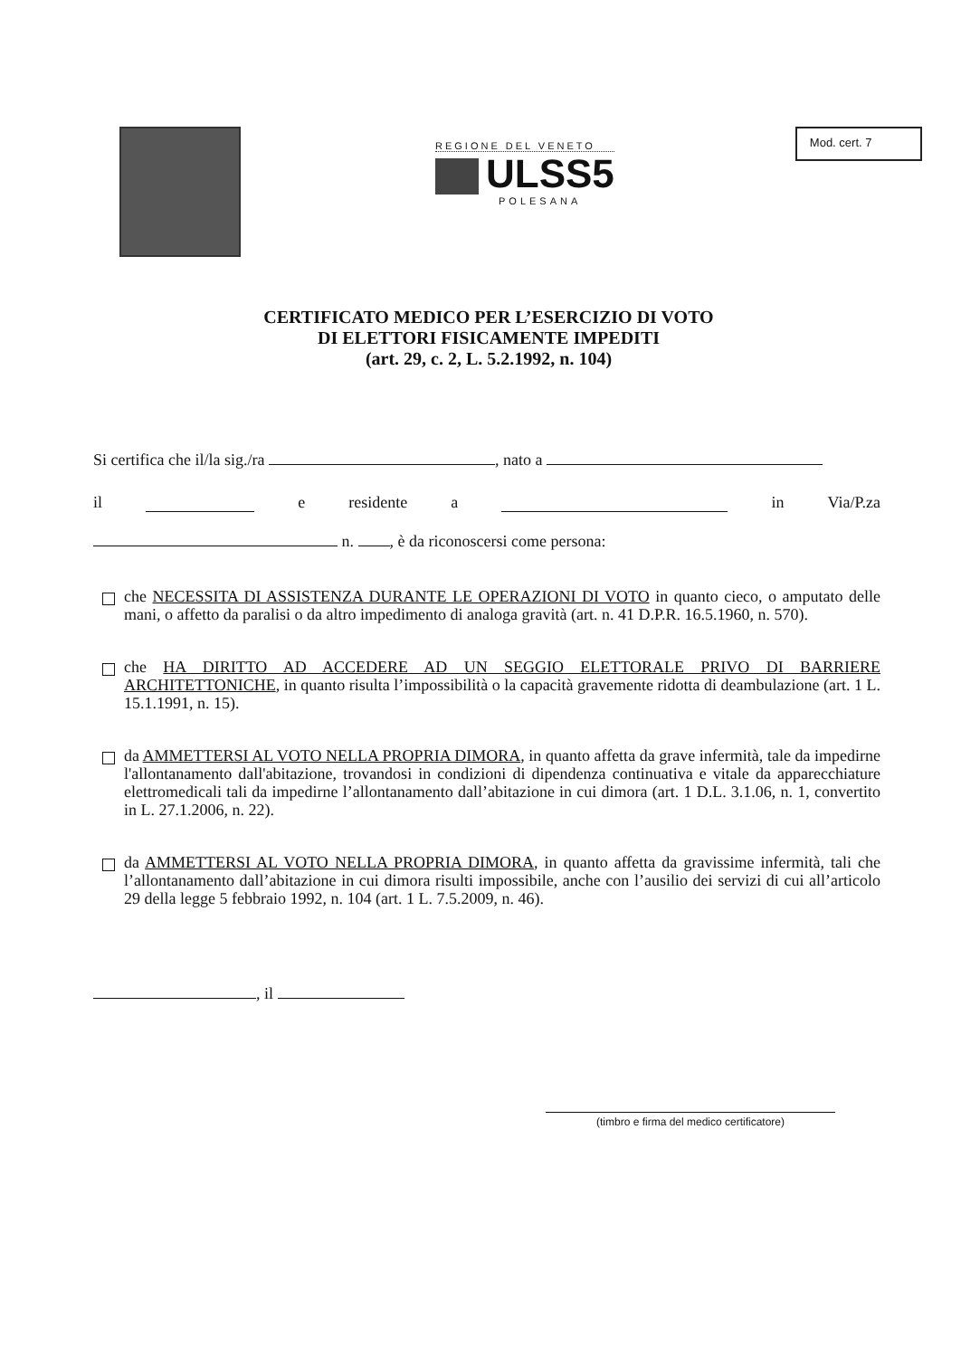REGIONE DEL VENETO
ULSS5
POLESANA
Mod. cert. 7
CERTIFICATO MEDICO PER L’ESERCIZIO DI VOTO
DI ELETTORI FISICAMENTE IMPEDITI
(art. 29, c. 2, L. 5.2.1992, n. 104)
Si certifica che il/la sig./ra , nato a
il e residente a in Via/P.za
n. , è da riconoscersi come persona:
che NECESSITA DI ASSISTENZA DURANTE LE OPERAZIONI DI VOTO in quanto cieco, o amputato delle mani, o affetto da paralisi o da altro impedimento di analoga gravità (art. n. 41 D.P.R. 16.5.1960, n. 570).
che HA DIRITTO AD ACCEDERE AD UN SEGGIO ELETTORALE PRIVO DI BARRIERE ARCHITETTONICHE, in quanto risulta l’impossibilità o la capacità gravemente ridotta di deambulazione (art. 1 L. 15.1.1991, n. 15).
da AMMETTERSI AL VOTO NELLA PROPRIA DIMORA, in quanto affetta da grave infermità, tale da impedirne l'allontanamento dall'abitazione, trovandosi in condizioni di dipendenza continuativa e vitale da apparecchiature elettromedicali tali da impedirne l’allontanamento dall’abitazione in cui dimora (art. 1 D.L. 3.1.06, n. 1, convertito in L. 27.1.2006, n. 22).
da AMMETTERSI AL VOTO NELLA PROPRIA DIMORA, in quanto affetta da gravissime infermità, tali che l’allontanamento dall’abitazione in cui dimora risulti impossibile, anche con l’ausilio dei servizi di cui all’articolo 29 della legge 5 febbraio 1992, n. 104 (art. 1 L. 7.5.2009, n. 46).
, il
(timbro e firma del medico certificatore)